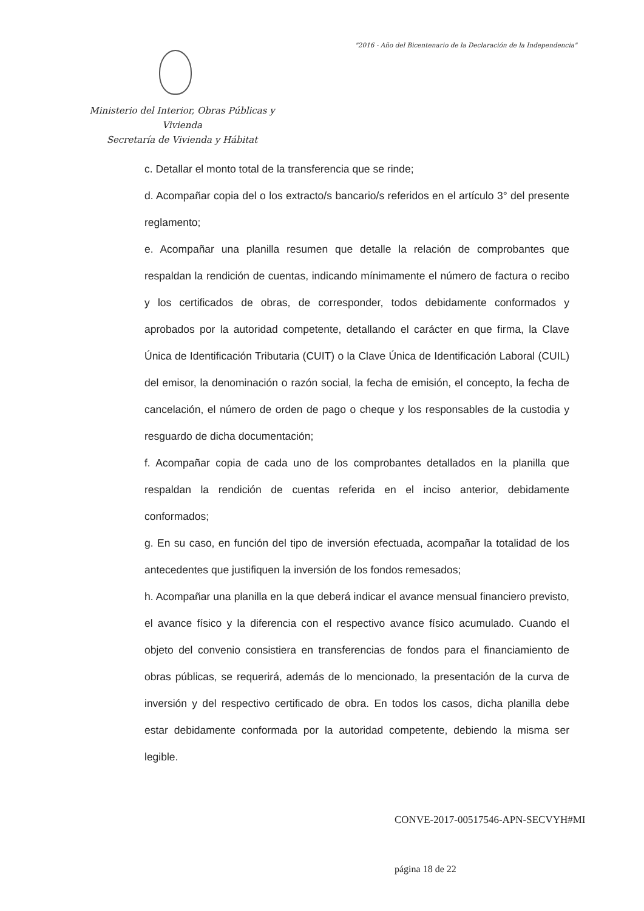"2016 - Año del Bicentenario de la Declaración de la Independencia"
Ministerio del Interior, Obras Públicas y Vivienda
Secretaría de Vivienda y Hábitat
c. Detallar el monto total de la transferencia que se rinde;
d. Acompañar copia del o los extracto/s bancario/s referidos en el artículo 3° del presente reglamento;
e. Acompañar una planilla resumen que detalle la relación de comprobantes que respaldan la rendición de cuentas, indicando mínimamente el número de factura o recibo y los certificados de obras, de corresponder, todos debidamente conformados y aprobados por la autoridad competente, detallando el carácter en que firma, la Clave Única de Identificación Tributaria (CUIT) o la Clave Única de Identificación Laboral (CUIL) del emisor, la denominación o razón social, la fecha de emisión, el concepto, la fecha de cancelación, el número de orden de pago o cheque y los responsables de la custodia y resguardo de dicha documentación;
f. Acompañar copia de cada uno de los comprobantes detallados en la planilla que respaldan la rendición de cuentas referida en el inciso anterior, debidamente conformados;
g. En su caso, en función del tipo de inversión efectuada, acompañar la totalidad de los antecedentes que justifiquen la inversión de los fondos remesados;
h. Acompañar una planilla en la que deberá indicar el avance mensual financiero previsto, el avance físico y la diferencia con el respectivo avance físico acumulado. Cuando el objeto del convenio consistiera en transferencias de fondos para el financiamiento de obras públicas, se requerirá, además de lo mencionado, la presentación de la curva de inversión y del respectivo certificado de obra. En todos los casos, dicha planilla debe estar debidamente conformada por la autoridad competente, debiendo la misma ser legible.
CONVE-2017-00517546-APN-SECVYH#MI
página 18 de 22